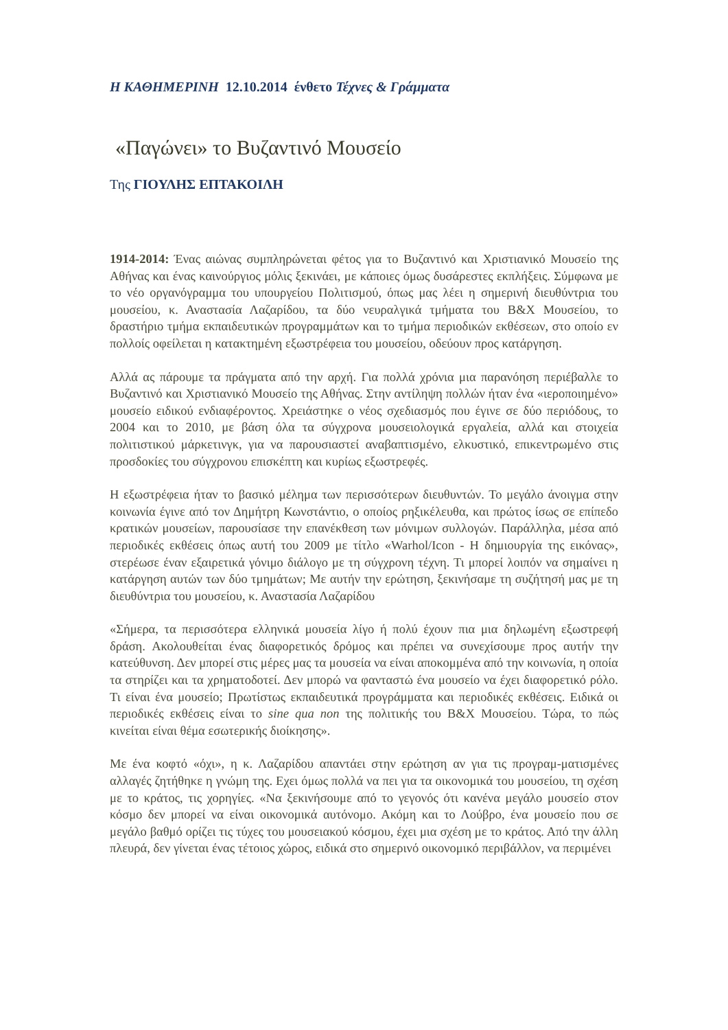Η ΚΑΘΗΜΕΡΙΝΗ 12.10.2014 ένθετο Τέχνες & Γράμματα
«Παγώνει» το Βυζαντινό Μουσείο
Της ΓΙΟΥΛΗΣ ΕΠΤΑΚΟΙΛΗ
1914-2014: Ένας αιώνας συμπληρώνεται φέτος για το Βυζαντινό και Χριστιανικό Μουσείο της Αθήνας και ένας καινούργιος μόλις ξεκινάει, με κάποιες όμως δυσάρεστες εκπλήξεις. Σύμφωνα με το νέο οργανόγραμμα του υπουργείου Πολιτισμού, όπως μας λέει η σημερινή διευθύντρια του μουσείου, κ. Αναστασία Λαζαρίδου, τα δύο νευραλγικά τμήματα του Β&Χ Μουσείου, το δραστήριο τμήμα εκπαιδευτικών προγραμμάτων και το τμήμα περιοδικών εκθέσεων, στο οποίο εν πολλοίς οφείλεται η κατακτημένη εξωστρέφεια του μουσείου, οδεύουν προς κατάργηση.
Αλλά ας πάρουμε τα πράγματα από την αρχή. Για πολλά χρόνια μια παρανόηση περιέβαλλε το Βυζαντινό και Χριστιανικό Μουσείο της Αθήνας. Στην αντίληψη πολλών ήταν ένα «ιεροποιημένο» μουσείο ειδικού ενδιαφέροντος. Χρειάστηκε ο νέος σχεδιασμός που έγινε σε δύο περιόδους, το 2004 και το 2010, με βάση όλα τα σύγχρονα μουσειολογικά εργαλεία, αλλά και στοιχεία πολιτιστικού μάρκετινγκ, για να παρουσιαστεί αναβαπτισμένο, ελκυστικό, επικεντρωμένο στις προσδοκίες του σύγχρονου επισκέπτη και κυρίως εξωστρεφές.
Η εξωστρέφεια ήταν το βασικό μέλημα των περισσότερων διευθυντών. Το μεγάλο άνοιγμα στην κοινωνία έγινε από τον Δημήτρη Κωνστάντιο, ο οποίος ρηξικέλευθα, και πρώτος ίσως σε επίπεδο κρατικών μουσείων, παρουσίασε την επανέκθεση των μόνιμων συλλογών. Παράλληλα, μέσα από περιοδικές εκθέσεις όπως αυτή του 2009 με τίτλο «Warhol/Icon - Η δημιουργία της εικόνας», στερέωσε έναν εξαιρετικά γόνιμο διάλογο με τη σύγχρονη τέχνη. Τι μπορεί λοιπόν να σημαίνει η κατάργηση αυτών των δύο τμημάτων; Με αυτήν την ερώτηση, ξεκινήσαμε τη συζήτησή μας με τη διευθύντρια του μουσείου, κ. Αναστασία Λαζαρίδου
«Σήμερα, τα περισσότερα ελληνικά μουσεία λίγο ή πολύ έχουν πια μια δηλωμένη εξωστρεφή δράση. Ακολουθείται ένας διαφορετικός δρόμος και πρέπει να συνεχίσουμε προς αυτήν την κατεύθυνση. Δεν μπορεί στις μέρες μας τα μουσεία να είναι αποκομμένα από την κοινωνία, η οποία τα στηρίζει και τα χρηματοδοτεί. Δεν μπορώ να φανταστώ ένα μουσείο να έχει διαφορετικό ρόλο. Τι είναι ένα μουσείο; Πρωτίστως εκπαιδευτικά προγράμματα και περιοδικές εκθέσεις. Ειδικά οι περιοδικές εκθέσεις είναι το sine qua non της πολιτικής του Β&Χ Μουσείου. Τώρα, το πώς κινείται είναι θέμα εσωτερικής διοίκησης».
Με ένα κοφτό «όχι», η κ. Λαζαρίδου απαντάει στην ερώτηση αν για τις προγραμ-ματισμένες αλλαγές ζητήθηκε η γνώμη της. Εχει όμως πολλά να πει για τα οικονομικά του μουσείου, τη σχέση με το κράτος, τις χορηγίες. «Να ξεκινήσουμε από το γεγονός ότι κανένα μεγάλο μουσείο στον κόσμο δεν μπορεί να είναι οικονομικά αυτόνομο. Ακόμη και το Λούβρο, ένα μουσείο που σε μεγάλο βαθμό ορίζει τις τύχες του μουσειακού κόσμου, έχει μια σχέση με το κράτος. Από την άλλη πλευρά, δεν γίνεται ένας τέτοιος χώρος, ειδικά στο σημερινό οικονομικό περιβάλλον, να περιμένει